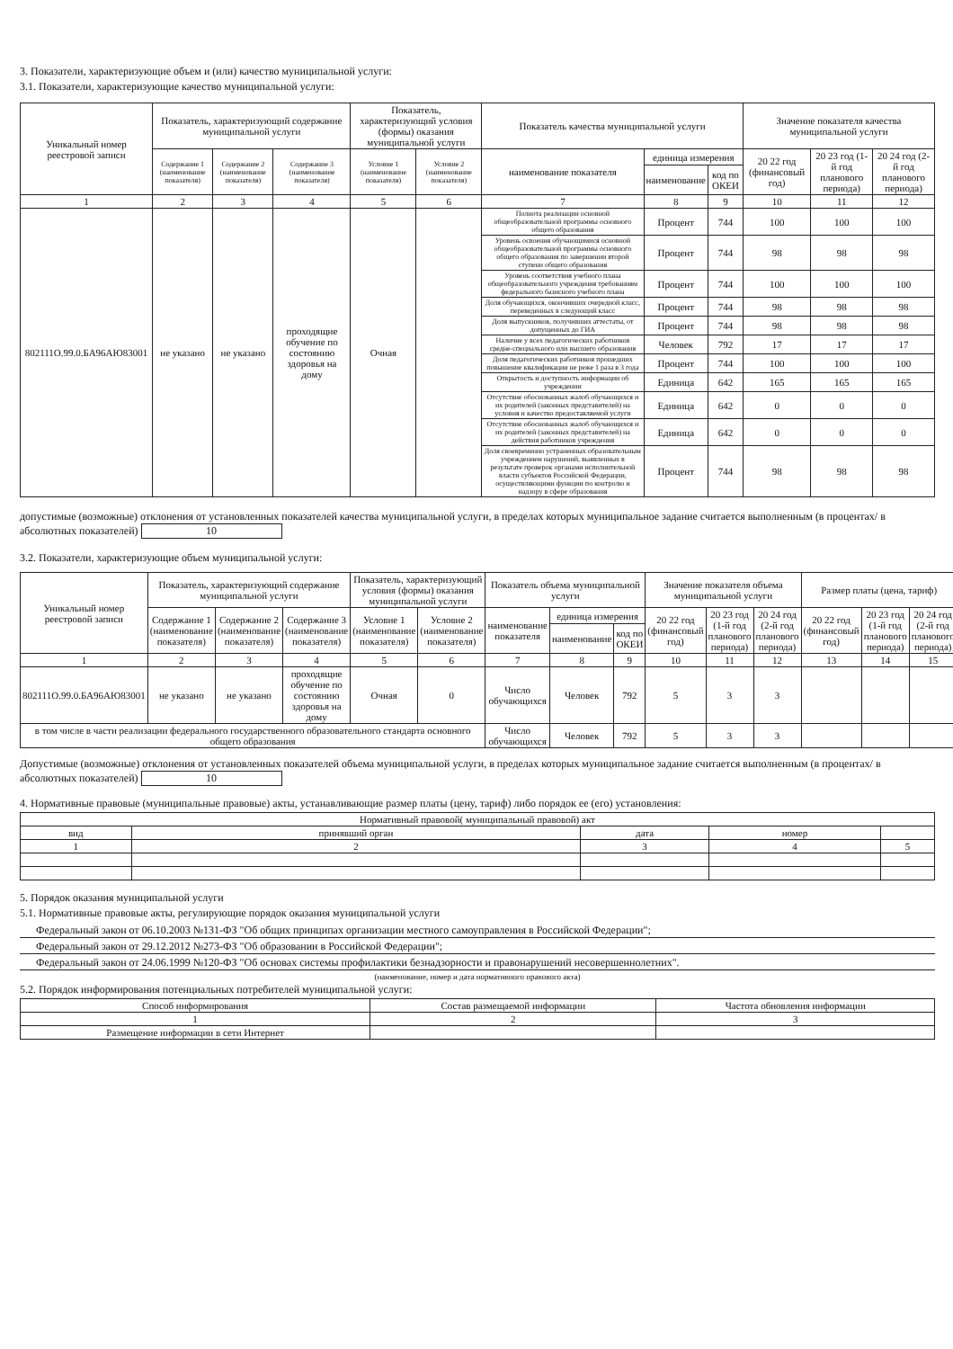3. Показатели, характеризующие объем и (или) качество муниципальной услуги:
3.1. Показатели, характеризующие качество муниципальной услуги:
| Уникальный номер реестровой записи | Показатель, характеризующий содержание муниципальной услуги | | | Показатель, характеризующий условия (формы) оказания муниципальной услуги | | Показатель качества муниципальной услуги | | | Значение показателя качества муниципальной услуги | | |
| --- | --- | --- | --- | --- | --- | --- | --- | --- | --- | --- | --- |
| | Содержание 1 (наименование показателя) | Содержание 2 (наименование показателя) | Содержание 3 (наименование показателя) | Условие 1 (наименование показателя) | Условие 2 (наименование показателя) | наименование показателя | единица измерения | | 20 22 год (финансовый год) | 20 23 год (1-й год планового периода) | 20 24 год (2-й год планового периода) |
| | | | | | | | наименование | код по ОКЕИ | | | |
| 1 | 2 | 3 | 4 | 5 | 6 | 7 | 8 | 9 | 10 | 11 | 12 |
| 802111О.99.0.БА96АЮ83001 | не указано | не указано | проходящие обучение по состоянию здоровья на дому | Очная | | Полнота реализации основной общеобразовательной программы основного общего образования | Процент | 744 | 100 | 100 | 100 |
| | | | | | | Уровень освоения обучающимися основной общеобразовательной программы основного общего образования по завершении второй ступени общего образования | Процент | 744 | 98 | 98 | 98 |
| | | | | | | Уровень соответствия учебного плана общеобразовательного учреждения требованиям федерального базисного учебного плана | Процент | 744 | 100 | 100 | 100 |
| | | | | | | Доля обучающихся, окончивших очередной класс, переведенных в следующий класс | Процент | 744 | 98 | 98 | 98 |
| | | | | | | Доля выпускников, получивших аттестаты, от допущенных до ГИА | Процент | 744 | 98 | 98 | 98 |
| | | | | | | Наличие у всех педагогических работников средне-специального или высшего образования | Человек | 792 | 17 | 17 | 17 |
| | | | | | | Доля педагогических работников прошедших повышение квалификации не реже 1 раза в 3 года | Процент | 744 | 100 | 100 | 100 |
| | | | | | | Открытость и доступность информации об учреждении | Единица | 642 | 165 | 165 | 165 |
| | | | | | | Отсутствие обоснованных жалоб обучающихся и их родителей (законных представителей) на условия и качество предоставляемой услуги | Единица | 642 | 0 | 0 | 0 |
| | | | | | | Отсутствие обоснованных жалоб обучающихся и их родителей (законных представителей) на действия работников учреждения | Единица | 642 | 0 | 0 | 0 |
| | | | | | | Доля своевременно устраненных образовательным учреждением нарушений, выявленных в результате проверок органами исполнительной власти субъектов Российской Федерации, осуществляющими функции по контролю и надзору в сфере образования | Процент | 744 | 98 | 98 | 98 |
допустимые (возможные) отклонения от установленных показателей качества муниципальной услуги, в пределах которых муниципальное задание считается выполненным (в процентах/ в абсолютных показателей) 10
3.2. Показатели, характеризующие объем муниципальной услуги:
| Уникальный номер реестровой записи | Показатель, характеризующий содержание муниципальной услуги | | | Показатель, характеризующий условия (формы) оказания муниципальной услуги | | Показатель объема муниципальной услуги | | | Значение показателя объема муниципальной услуги | | | Размер платы (цена, тариф) | | |
| --- | --- | --- | --- | --- | --- | --- | --- | --- | --- | --- | --- | --- | --- | --- |
| | Содержание 1 (наименование показателя) | Содержание 2 (наименование показателя) | Содержание 3 (наименование показателя) | Условие 1 (наименование показателя) | Условие 2 (наименование показателя) | наименование показателя | единица измерения | | 20 22 год (финансовый год) | 20 23 год (1-й год планового периода) | 20 24 год (2-й год планового периода) | 20 22 год (финансовый год) | 20 23 год (1-й год планового периода) | 20 24 год (2-й год планового периода) |
| | | | | | | | наименование | код по ОКЕИ | | | | | | |
| 1 | 2 | 3 | 4 | 5 | 6 | 7 | 8 | 9 | 10 | 11 | 12 | 13 | 14 | 15 |
| 802111О.99.0.БА96АЮ83001 | не указано | не указано | проходящие обучение по состоянию здоровья на дому | Очная | 0 | Число обучающихся | Человек | 792 | 5 | 3 | 3 | | | |
| в том числе в части реализации федерального государственного образовательного стандарта основного общего образования | | | | | | Число обучающихся | Человек | 792 | 5 | 3 | 3 | | | |
Допустимые (возможные) отклонения от установленных показателей объема муниципальной услуги, в пределах которых муниципальное задание считается выполненным (в процентах/ в абсолютных показателей) 10
4. Нормативные правовые (муниципальные правовые) акты, устанавливающие размер платы (цену, тариф) либо порядок ее (его) установления:
| Нормативный правовой( муниципальный правовой) акт | | | | |
| --- | --- | --- | --- | --- |
| вид | принявший орган | дата | номер | |
| 1 | 2 | 3 | 4 | 5 |
5. Порядок оказания муниципальной услуги
5.1. Нормативные правовые акты, регулирующие порядок оказания муниципальной услуги
Федеральный закон от 06.10.2003 №131-ФЗ "Об общих принципах организации местного самоуправления в Российской Федерации";
Федеральный закон от 29.12.2012 №273-ФЗ "Об образовании в Российской Федерации";
Федеральный закон от 24.06.1999 №120-ФЗ "Об основах системы профилактики безнадзорности и правонарушений несовершеннолетних".
(наименование, номер и дата нормативного правового акта)
5.2. Порядок информирования потенциальных потребителей муниципальной услуги:
| Способ информирования | Состав размещаемой информации | Частота обновления информации |
| --- | --- | --- |
| 1 | 2 | 3 |
| Размещение информации в сети Интернет | | |